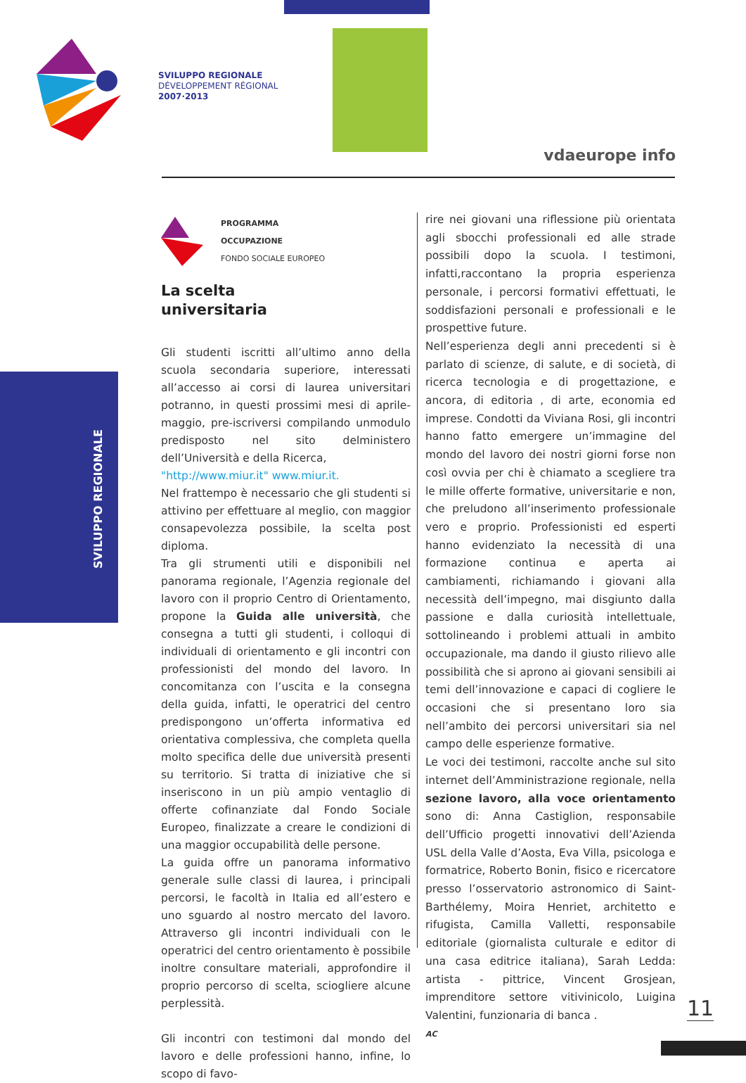SVILUPPO REGIONALE
DÉVELOPPEMENT RÉGIONAL
2007·2013
vdaeurope info
SVILUPPO REGIONALE
PROGRAMMA
OCCUPAZIONE
FONDO SOCIALE EUROPEO
La scelta
universitaria
Gli studenti iscritti all’ultimo anno della scuola secondaria superiore, interessati all’accesso ai corsi di laurea universitari potranno, in questi prossimi mesi di aprile-maggio, pre-iscriversi compilando unmodulo predisposto nel sito delministero dell’Università e della Ricerca,
"http://www.miur.it" www.miur.it.
Nel frattempo è necessario che gli studenti si attivino per effettuare al meglio, con maggior consapevolezza possibile, la scelta post diploma.
Tra gli strumenti utili e disponibili nel panorama regionale, l’Agenzia regionale del lavoro con il proprio Centro di Orientamento, propone la Guida alle università, che consegna a tutti gli studenti, i colloqui di individuali di orientamento e gli incontri con professionisti del mondo del lavoro. In concomitanza con l’uscita e la consegna della guida, infatti, le operatrici del centro predispongono un’offerta informativa ed orientativa complessiva, che completa quella molto specifica delle due università presenti su territorio. Si tratta di iniziative che si inseriscono in un più ampio ventaglio di offerte cofinanziate dal Fondo Sociale Europeo, finalizzate a creare le condizioni di una maggior occupabilità delle persone.
La guida offre un panorama informativo generale sulle classi di laurea, i principali percorsi, le facoltà in Italia ed all’estero e uno sguardo al nostro mercato del lavoro. Attraverso gli incontri individuali con le operatrici del centro orientamento è possibile inoltre consultare materiali, approfondire il proprio percorso di scelta, sciogliere alcune perplessità.
Gli incontri con testimoni dal mondo del lavoro e delle professioni hanno, infine, lo scopo di favo-
rire nei giovani una riflessione più orientata agli sbocchi professionali ed alle strade possibili dopo la scuola. I testimoni, infatti,raccontano la propria esperienza personale, i percorsi formativi effettuati, le soddisfazioni personali e professionali e le prospettive future.
Nell’esperienza degli anni precedenti si è parlato di scienze, di salute, e di società, di ricerca tecnologia e di progettazione, e ancora, di editoria , di arte, economia ed imprese. Condotti da Viviana Rosi, gli incontri hanno fatto emergere un’immagine del mondo del lavoro dei nostri giorni forse non così ovvia per chi è chiamato a scegliere tra le mille offerte formative, universitarie e non, che preludono all’inserimento professionale vero e proprio. Professionisti ed esperti hanno evidenziato la necessità di una formazione continua e aperta ai cambiamenti, richiamando i giovani alla necessità dell’impegno, mai disgiunto dalla passione e dalla curiosità intellettuale, sottolineando i problemi attuali in ambito occupazionale, ma dando il giusto rilievo alle possibilità che si aprono ai giovani sensibili ai temi dell’innovazione e capaci di cogliere le occasioni che si presentano loro sia nell’ambito dei percorsi universitari sia nel campo delle esperienze formative.
Le voci dei testimoni, raccolte anche sul sito internet dell’Amministrazione regionale, nella sezione lavoro, alla voce orientamento sono di: Anna Castiglion, responsabile dell’Ufficio progetti innovativi dell’Azienda USL della Valle d’Aosta, Eva Villa, psicologa e formatrice, Roberto Bonin, fisico e ricercatore presso l’osservatorio astronomico di Saint-Barthélemy, Moira Henriet, architetto e rifugista, Camilla Valletti, responsabile editoriale (giornalista culturale e editor di una casa editrice italiana), Sarah Ledda: artista - pittrice, Vincent Grosjean, imprenditore settore vitivinicolo, Luigina Valentini, funzionaria di banca .
AC
11